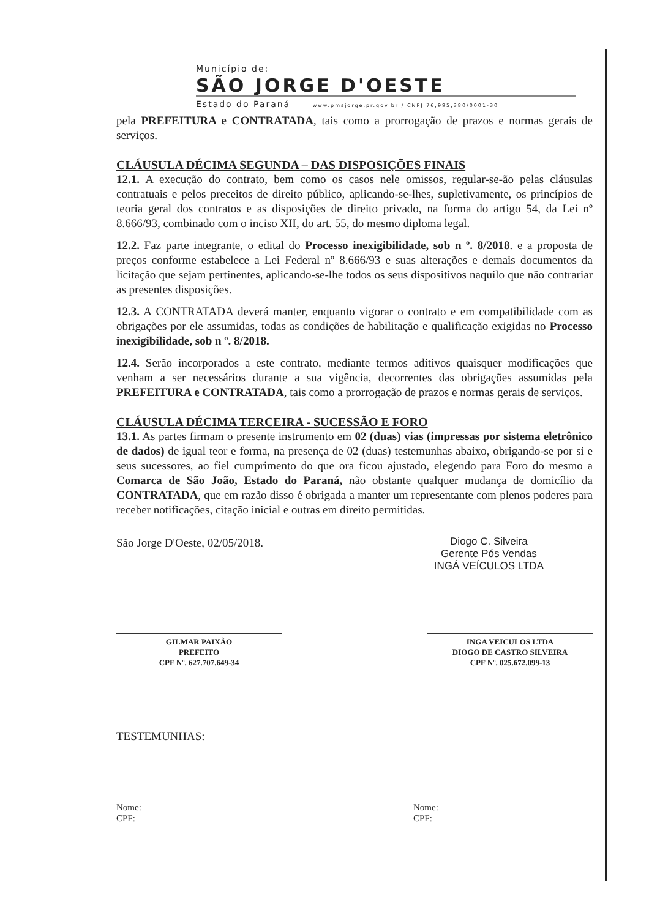Município de:
SÃO JORGE D'OESTE
Estado do Paraná www.pmsjorge.pr.gov.br / CNPJ 76,995,380/0001-30
pela PREFEITURA e CONTRATADA, tais como a prorrogação de prazos e normas gerais de serviços.
CLÁUSULA DÉCIMA SEGUNDA – DAS DISPOSIÇÕES FINAIS
12.1. A execução do contrato, bem como os casos nele omissos, regular-se-ão pelas cláusulas contratuais e pelos preceitos de direito público, aplicando-se-lhes, supletivamente, os princípios de teoria geral dos contratos e as disposições de direito privado, na forma do artigo 54, da Lei nº 8.666/93, combinado com o inciso XII, do art. 55, do mesmo diploma legal.
12.2. Faz parte integrante, o edital do Processo inexigibilidade, sob n º. 8/2018. e a proposta de preços conforme estabelece a Lei Federal nº 8.666/93 e suas alterações e demais documentos da licitação que sejam pertinentes, aplicando-se-lhe todos os seus dispositivos naquilo que não contrariar as presentes disposições.
12.3. A CONTRATADA deverá manter, enquanto vigorar o contrato e em compatibilidade com as obrigações por ele assumidas, todas as condições de habilitação e qualificação exigidas no Processo inexigibilidade, sob n º. 8/2018.
12.4. Serão incorporados a este contrato, mediante termos aditivos quaisquer modificações que venham a ser necessários durante a sua vigência, decorrentes das obrigações assumidas pela PREFEITURA e CONTRATADA, tais como a prorrogação de prazos e normas gerais de serviços.
CLÁUSULA DÉCIMA TERCEIRA - SUCESSÃO E FORO
13.1. As partes firmam o presente instrumento em 02 (duas) vias (impressas por sistema eletrônico de dados) de igual teor e forma, na presença de 02 (duas) testemunhas abaixo, obrigando-se por si e seus sucessores, ao fiel cumprimento do que ora ficou ajustado, elegendo para Foro do mesmo a Comarca de São João, Estado do Paraná, não obstante qualquer mudança de domicílio da CONTRATADA, que em razão disso é obrigada a manter um representante com plenos poderes para receber notificações, citação inicial e outras em direito permitidas.
São Jorge D'Oeste, 02/05/2018.
Diogo C. Silveira
Gerente Pós Vendas
INGÁ VEÍCULOS LTDA
GILMAR PAIXÃO
PREFEITO
CPF Nº. 627.707.649-34
INGA VEICULOS LTDA
DIOGO DE CASTRO SILVEIRA
CPF Nº. 025.672.099-13
TESTEMUNHAS:
Nome:
CPF:
Nome:
CPF: